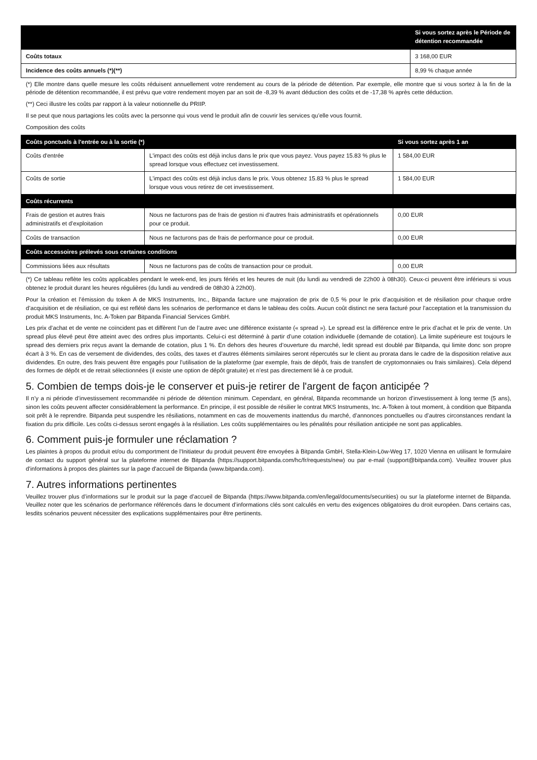| | Si vous sortez après le Période de détention recommandée |
| --- | --- |
| Coûts totaux | 3 168,00 EUR |
| Incidence des coûts annuels (*)(**) | 8,99 % chaque année |
(*) Elle montre dans quelle mesure les coûts réduisent annuellement votre rendement au cours de la période de détention. Par exemple, elle montre que si vous sortez à la fin de la période de détention recommandée, il est prévu que votre rendement moyen par an soit de -8,39 % avant déduction des coûts et de -17,38 % après cette déduction.
(**) Ceci illustre les coûts par rapport à la valeur notionnelle du PRIIP.
Il se peut que nous partagions les coûts avec la personne qui vous vend le produit afin de couvrir les services qu’elle vous fournit.
Composition des coûts
| Coûts ponctuels à l'entrée ou à la sortie (*) | | Si vous sortez après 1 an |
| Coûts d'entrée | L'impact des coûts est déjà inclus dans le prix que vous payez. Vous payez 15.83 % plus le spread lorsque vous effectuez cet investissement. | 1 584,00 EUR |
| Coûts de sortie | L'impact des coûts est déjà inclus dans le prix. Vous obtenez 15.83 % plus le spread lorsque vous vous retirez de cet investissement. | 1 584,00 EUR |
| Coûts récurrents | | |
| Frais de gestion et autres frais administratifs et d’exploitation | Nous ne facturons pas de frais de gestion ni d'autres frais administratifs et opérationnels pour ce produit. | 0,00 EUR |
| Coûts de transaction | Nous ne facturons pas de frais de performance pour ce produit. | 0,00 EUR |
| Coûts accessoires prélevés sous certaines conditions | | |
| Commissions liées aux résultats | Nous ne facturons pas de coûts de transaction pour ce produit. | 0,00 EUR |
(*) Ce tableau reflète les coûts applicables pendant le week-end, les jours fériés et les heures de nuit (du lundi au vendredi de 22h00 à 08h30). Ceux-ci peuvent être inférieurs si vous obtenez le produit durant les heures régulières (du lundi au vendredi de 08h30 à 22h00).
Pour la création et l’émission du token A de MKS Instruments, Inc., Bitpanda facture une majoration de prix de 0,5 % pour le prix d’acquisition et de résiliation pour chaque ordre d’acquisition et de résiliation, ce qui est reflété dans les scénarios de performance et dans le tableau des coûts. Aucun coût distinct ne sera facturé pour l’acceptation et la transmission du produit MKS Instruments, Inc. A-Token par Bitpanda Financial Services GmbH.
Les prix d’achat et de vente ne coïncident pas et diffèrent l’un de l’autre avec une différence existante (« spread »). Le spread est la différence entre le prix d’achat et le prix de vente. Un spread plus élevé peut être atteint avec des ordres plus importants. Celui-ci est déterminé à partir d’une cotation individuelle (demande de cotation). La limite supérieure est toujours le spread des derniers prix reçus avant la demande de cotation, plus 1 %. En dehors des heures d’ouverture du marché, ledit spread est doublé par Bitpanda, qui limite donc son propre écart à 3 %. En cas de versement de dividendes, des coûts, des taxes et d’autres éléments similaires seront répercutés sur le client au prorata dans le cadre de la disposition relative aux dividendes. En outre, des frais peuvent être engagés pour l’utilisation de la plateforme (par exemple, frais de dépôt, frais de transfert de cryptomonnaies ou frais similaires). Cela dépend des formes de dépôt et de retrait sélectionnées (il existe une option de dépôt gratuite) et n’est pas directement lié à ce produit.
5. Combien de temps dois-je le conserver et puis-je retirer de l'argent de façon anticipée ?
Il n’y a ni période d’investissement recommandée ni période de détention minimum. Cependant, en général, Bitpanda recommande un horizon d’investissement à long terme (5 ans), sinon les coûts peuvent affecter considérablement la performance. En principe, il est possible de résilier le contrat MKS Instruments, Inc. A-Token à tout moment, à condition que Bitpanda soit prêt à le reprendre. Bitpanda peut suspendre les résiliations, notamment en cas de mouvements inattendus du marché, d’annonces ponctuelles ou d’autres circonstances rendant la fixation du prix difficile. Les coûts ci-dessus seront engagés à la résiliation. Les coûts supplémentaires ou les pénalités pour résiliation anticipée ne sont pas applicables.
6. Comment puis-je formuler une réclamation ?
Les plaintes à propos du produit et/ou du comportment de l'Initiateur du produit peuvent être envoyées à Bitpanda GmbH, Stella-Klein-Löw-Weg 17, 1020 Vienna en utilisant le formulaire de contact du support général sur la plateforme internet de Bitpanda (https://support.bitpanda.com/hc/fr/requests/new) ou par e-mail (support@bitpanda.com). Veuillez trouver plus d'informations à propos des plaintes sur la page d'accueil de Bitpanda (www.bitpanda.com).
7. Autres informations pertinentes
Veuillez trouver plus d’informations sur le produit sur la page d’accueil de Bitpanda (https://www.bitpanda.com/en/legal/documents/securities) ou sur la plateforme internet de Bitpanda. Veuillez noter que les scénarios de performance référencés dans le document d’informations clés sont calculés en vertu des exigences obligatoires du droit européen. Dans certains cas, lesdits scénarios peuvent nécessiter des explications supplémentaires pour être pertinents.